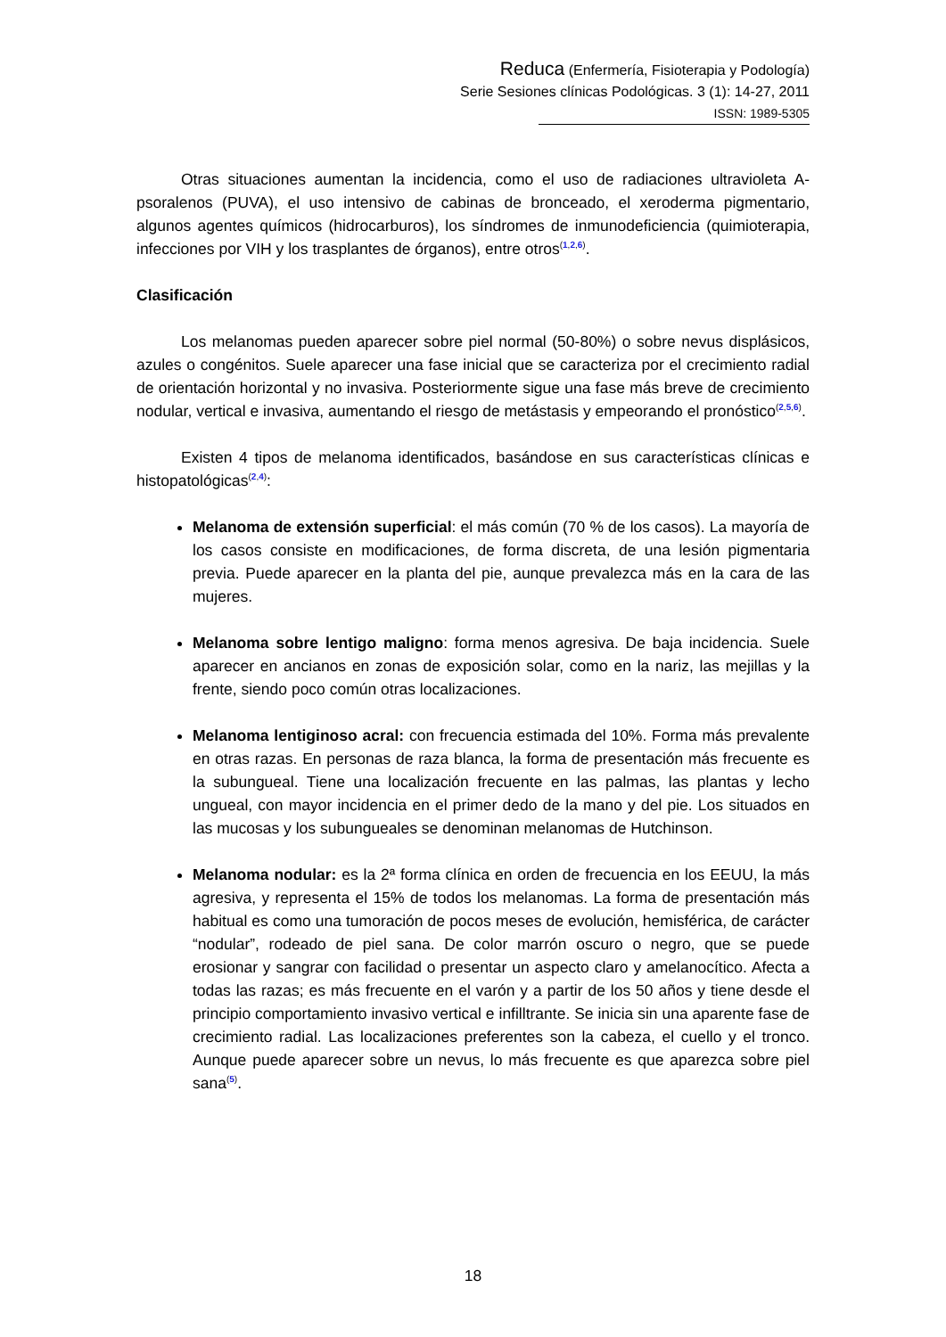Reduca (Enfermería, Fisioterapia y Podología)
Serie Sesiones clínicas Podológicas. 3 (1): 14-27, 2011
ISSN: 1989-5305
Otras situaciones aumentan la incidencia, como el uso de radiaciones ultravioleta A-psoralenos (PUVA), el uso intensivo de cabinas de bronceado, el xeroderma pigmentario, algunos agentes químicos (hidrocarburos), los síndromes de inmunodeficiencia (quimioterapia, infecciones por VIH y los trasplantes de órganos), entre otros<sup>(1,2,6)</sup>.
Clasificación
Los melanomas pueden aparecer sobre piel normal (50-80%) o sobre nevus displásicos, azules o congénitos. Suele aparecer una fase inicial que se caracteriza por el crecimiento radial de orientación horizontal y no invasiva. Posteriormente sigue una fase más breve de crecimiento nodular, vertical e invasiva, aumentando el riesgo de metástasis y empeorando el pronóstico<sup>(2,5,6)</sup>.
Existen 4 tipos de melanoma identificados, basándose en sus características clínicas e histopatológicas<sup>(2,4)</sup>:
Melanoma de extensión superficial: el más común (70 % de los casos). La mayoría de los casos consiste en modificaciones, de forma discreta, de una lesión pigmentaria previa. Puede aparecer en la planta del pie, aunque prevalezca más en la cara de las mujeres.
Melanoma sobre lentigo maligno: forma menos agresiva. De baja incidencia. Suele aparecer en ancianos en zonas de exposición solar, como en la nariz, las mejillas y la frente, siendo poco común otras localizaciones.
Melanoma lentiginoso acral: con frecuencia estimada del 10%. Forma más prevalente en otras razas. En personas de raza blanca, la forma de presentación más frecuente es la subungueal. Tiene una localización frecuente en las palmas, las plantas y lecho ungueal, con mayor incidencia en el primer dedo de la mano y del pie. Los situados en las mucosas y los subungueales se denominan melanomas de Hutchinson.
Melanoma nodular: es la 2ª forma clínica en orden de frecuencia en los EEUU, la más agresiva, y representa el 15% de todos los melanomas. La forma de presentación más habitual es como una tumoración de pocos meses de evolución, hemisférica, de carácter “nodular”, rodeado de piel sana. De color marrón oscuro o negro, que se puede erosionar y sangrar con facilidad o presentar un aspecto claro y amelanocítico. Afecta a todas las razas; es más frecuente en el varón y a partir de los 50 años y tiene desde el principio comportamiento invasivo vertical e infilltrante. Se inicia sin una aparente fase de crecimiento radial. Las localizaciones preferentes son la cabeza, el cuello y el tronco. Aunque puede aparecer sobre un nevus, lo más frecuente es que aparezca sobre piel sana<sup>(5)</sup>.
18